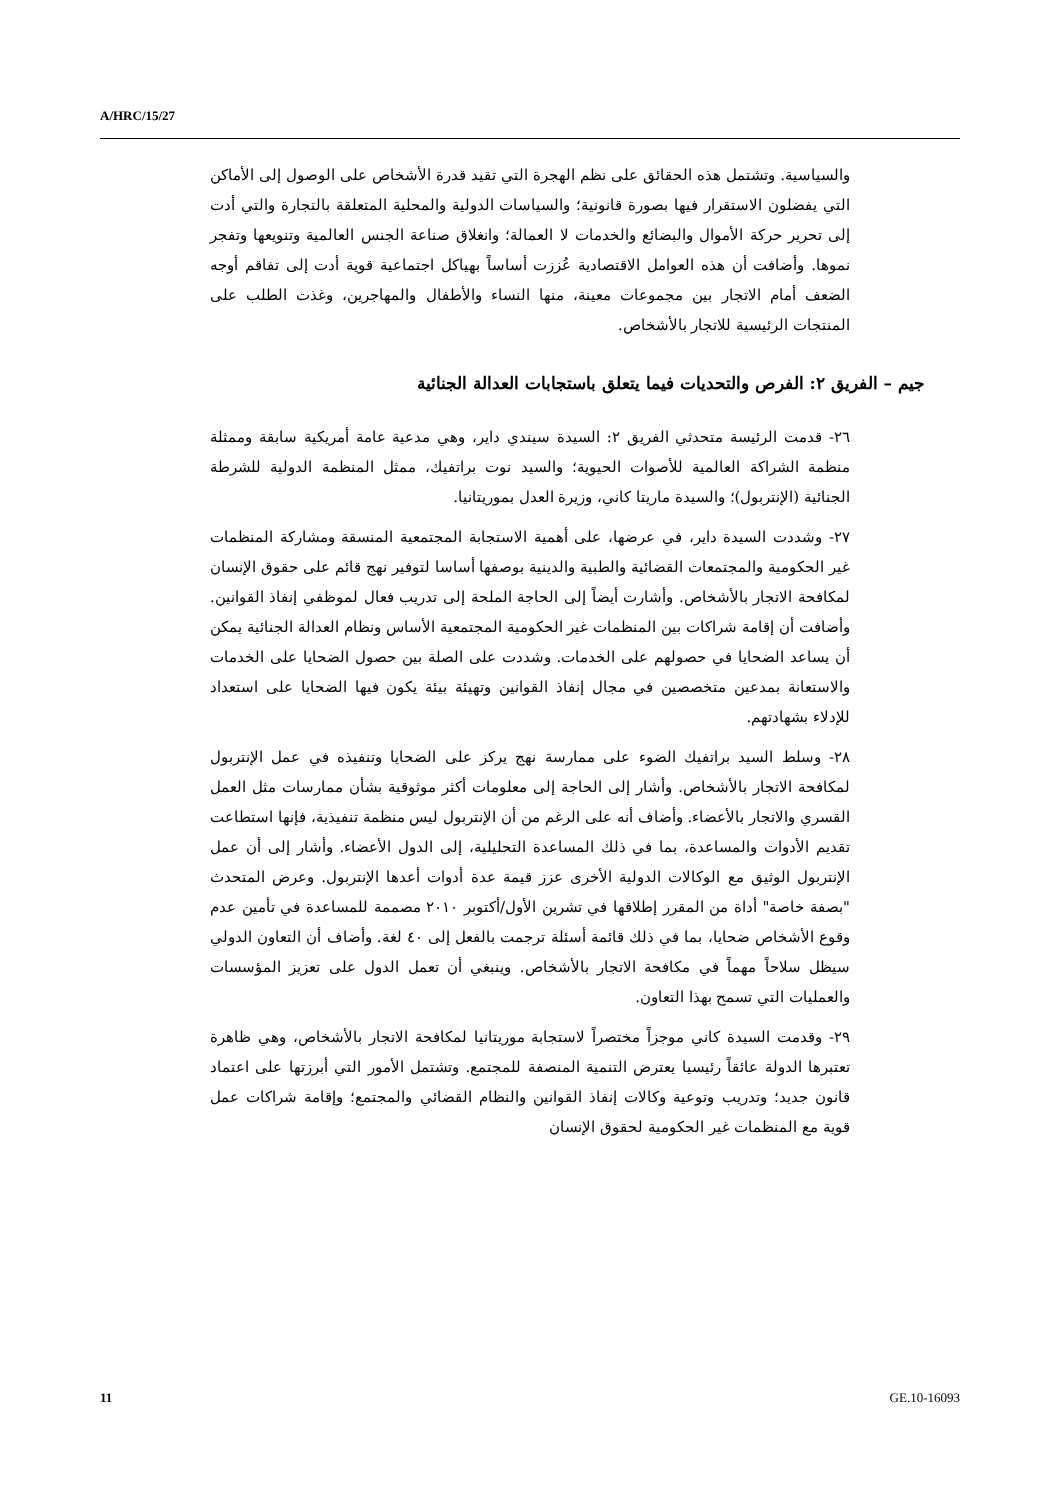A/HRC/15/27
والسياسية. وتشتمل هذه الحقائق على نظم الهجرة التي تقيد قدرة الأشخاص على الوصول إلى الأماكن التي يفضلون الاستقرار فيها بصورة قانونية؛ والسياسات الدولية والمحلية المتعلقة بالتجارة والتي أدت إلى تحرير حركة الأموال والبضائع والخدمات لا العمالة؛ وانغلاق صناعة الجنس العالمية وتنويعها وتفجر نموها. وأضافت أن هذه العوامل الاقتصادية عُززت أساساً بهياكل اجتماعية قوية أدت إلى تفاقم أوجه الضعف أمام الاتجار بين مجموعات معينة، منها النساء والأطفال والمهاجرين، وغذت الطلب على المنتجات الرئيسية للاتجار بالأشخاص.
جيم – الفريق ٢: الفرص والتحديات فيما يتعلق باستجابات العدالة الجنائية
٢٦- قدمت الرئيسة متحدثي الفريق ٢: السيدة سيندي داير، وهي مدعية عامة أمريكية سابقة وممثلة منظمة الشراكة العالمية للأصوات الحيوية؛ والسيد نوت براتفيك، ممثل المنظمة الدولية للشرطة الجنائية (الإنتربول)؛ والسيدة ماريتا كاني، وزيرة العدل بموريتانيا.
٢٧- وشددت السيدة داير، في عرضها، على أهمية الاستجابة المجتمعية المنسقة ومشاركة المنظمات غير الحكومية والمجتمعات القضائية والطبية والدينية بوصفها أساسا لتوفير نهج قائم على حقوق الإنسان لمكافحة الاتجار بالأشخاص. وأشارت أيضاً إلى الحاجة الملحة إلى تدريب فعال لموظفي إنفاذ القوانين. وأضافت أن إقامة شراكات بين المنظمات غير الحكومية المجتمعية الأساس ونظام العدالة الجنائية يمكن أن يساعد الضحايا في حصولهم على الخدمات. وشددت على الصلة بين حصول الضحايا على الخدمات والاستعانة بمدعين متخصصين في مجال إنفاذ القوانين وتهيئة بيئة يكون فيها الضحايا على استعداد للإدلاء بشهادتهم.
٢٨- وسلط السيد براتفيك الضوء على ممارسة نهج يركز على الضحايا وتنفيذه في عمل الإنتربول لمكافحة الاتجار بالأشخاص. وأشار إلى الحاجة إلى معلومات أكثر موثوقية بشأن ممارسات مثل العمل القسري والاتجار بالأعضاء. وأضاف أنه على الرغم من أن الإنتربول ليس منظمة تنفيذية، فإنها استطاعت تقديم الأدوات والمساعدة، بما في ذلك المساعدة التحليلية، إلى الدول الأعضاء. وأشار إلى أن عمل الإنتربول الوثيق مع الوكالات الدولية الأخرى عزز قيمة عدة أدوات أعدها الإنتربول. وعرض المتحدث "بصفة خاصة" أداة من المقرر إطلاقها في تشرين الأول/أكتوبر ٢٠١٠ مصممة للمساعدة في تأمين عدم وقوع الأشخاص ضحايا، بما في ذلك قائمة أسئلة ترجمت بالفعل إلى ٤٠ لغة. وأضاف أن التعاون الدولي سيظل سلاحاً مهماً في مكافحة الاتجار بالأشخاص. وينبغي أن تعمل الدول على تعزيز المؤسسات والعمليات التي تسمح بهذا التعاون.
٢٩- وقدمت السيدة كاني موجزاً مختصراً لاستجابة موريتانيا لمكافحة الاتجار بالأشخاص، وهي ظاهرة تعتبرها الدولة عائقاً رئيسيا يعترض التنمية المنصفة للمجتمع. وتشتمل الأمور التي أبرزتها على اعتماد قانون جديد؛ وتدريب وتوعية وكالات إنفاذ القوانين والنظام القضائي والمجتمع؛ وإقامة شراكات عمل قوية مع المنظمات غير الحكومية لحقوق الإنسان
11 GE.10-16093